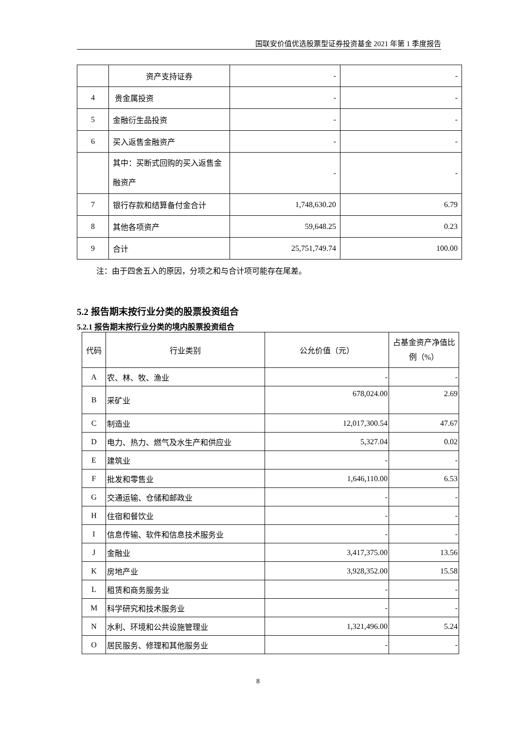国联安价值优选股票型证券投资基金 2021 年第 1 季度报告
| | 资产支持证券 | - | - |
| 4 | 贵金属投资 | - | - |
| 5 | 金融衍生品投资 | - | - |
| 6 | 买入返售金融资产 | - | - |
| | 其中：买断式回购的买入返售金融资产 | - | - |
| 7 | 银行存款和结算备付金合计 | 1,748,630.20 | 6.79 |
| 8 | 其他各项资产 | 59,648.25 | 0.23 |
| 9 | 合计 | 25,751,749.74 | 100.00 |
注：由于四舍五入的原因，分项之和与合计项可能存在尾差。
5.2 报告期末按行业分类的股票投资组合
5.2.1 报告期末按行业分类的境内股票投资组合
| 代码 | 行业类别 | 公允价值（元） | 占基金资产净值比例（%） |
| --- | --- | --- | --- |
| A | 农、林、牧、渔业 | - | - |
| B | 采矿业 | 678,024.00 | 2.69 |
| C | 制造业 | 12,017,300.54 | 47.67 |
| D | 电力、热力、燃气及水生产和供应业 | 5,327.04 | 0.02 |
| E | 建筑业 | - | - |
| F | 批发和零售业 | 1,646,110.00 | 6.53 |
| G | 交通运输、仓储和邮政业 | - | - |
| H | 住宿和餐饮业 | - | - |
| I | 信息传输、软件和信息技术服务业 | - | - |
| J | 金融业 | 3,417,375.00 | 13.56 |
| K | 房地产业 | 3,928,352.00 | 15.58 |
| L | 租赁和商务服务业 | - | - |
| M | 科学研究和技术服务业 | - | - |
| N | 水利、环境和公共设施管理业 | 1,321,496.00 | 5.24 |
| O | 居民服务、修理和其他服务业 | - | - |
8